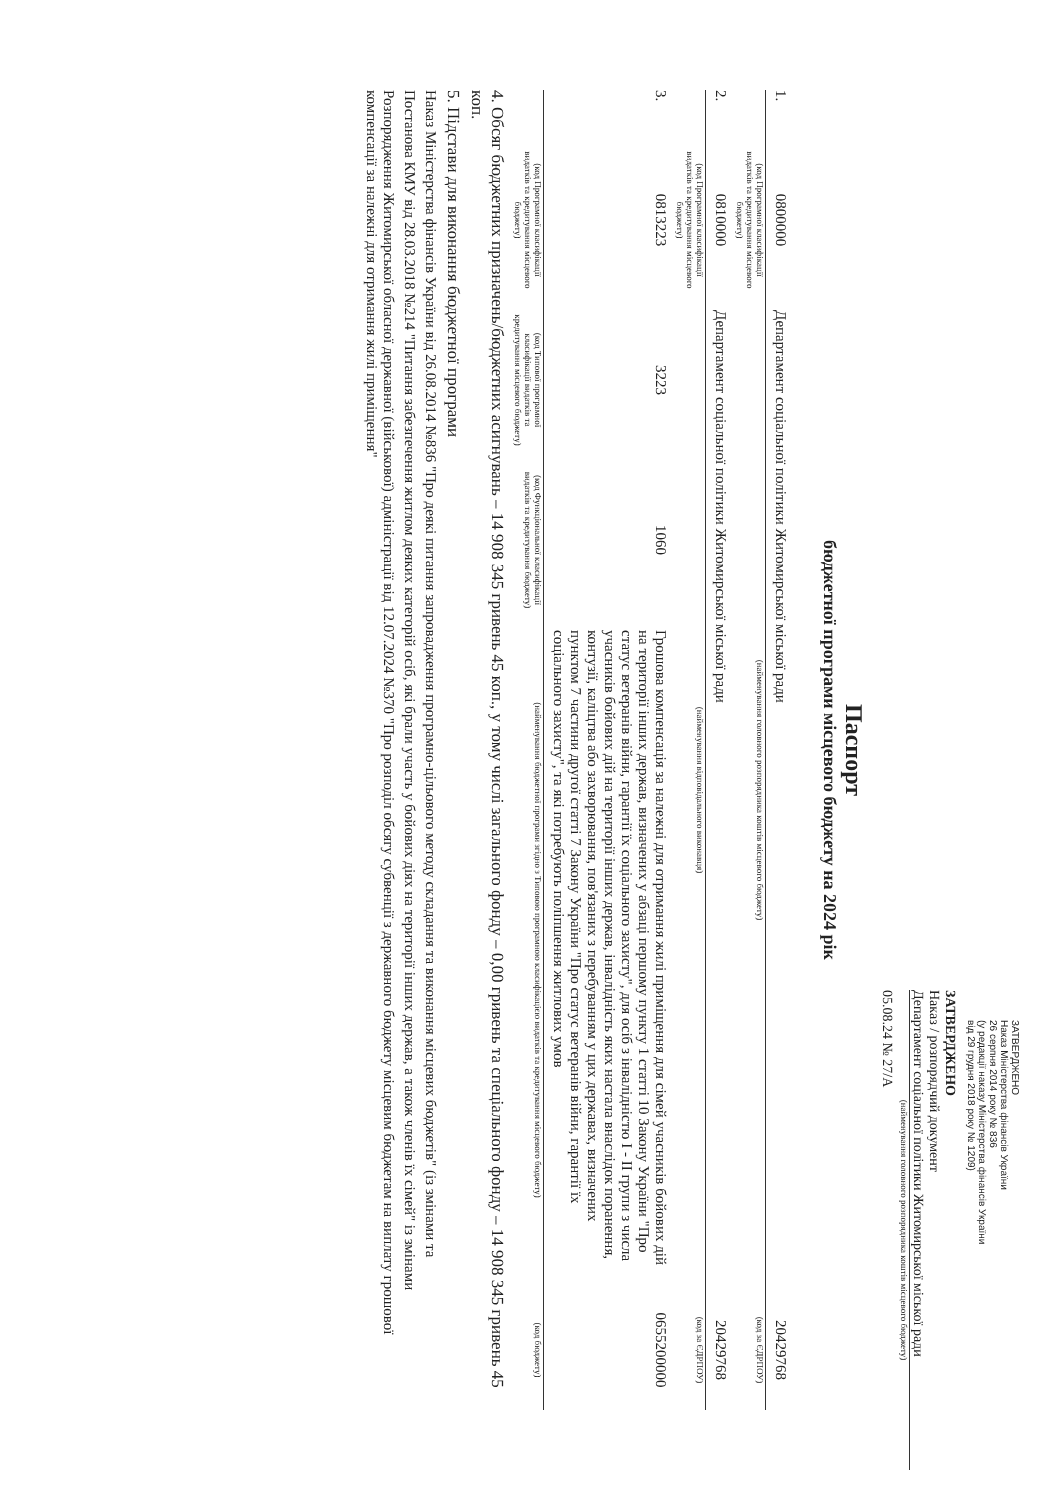ЗАТВЕРДЖЕНО
Наказ Міністерства фінансів України
26 серпня 2014 року № 836
(у редакції наказу Міністерства фінансів України
від 29 грудня 2018 року № 1209)
ЗАТВЕРДЖЕНО
Наказ / розпорядчий документ
Департамент соціальної політики Житомирської міської ради
(найменування головного розпорядника коштів місцевого бюджету)
05.08.24 № 27/А
Паспорт
бюджетної програми місцевого бюджету на 2024 рік
1.
0800000
Департамент соціальної політики Житомирської міської ради
20429768
(код Програмної класифікації видатків та кредитування місцевого бюджету)
(найменування головного розпорядника коштів місцевого бюджету)
(код за ЄДРПОУ)
2.
0810000
Департамент соціальної політики Житомирської міської ради
20429768
(код Програмної класифікації видатків та кредитування місцевого бюджету)
(найменування відповідального виконавця)
(код за ЄДРПОУ)
3.
0813223
3223
1060
Грошова компенсація за належні для отримання жилі приміщення для сімей учасників бойових дій на території інших держав, визначених у абзаці першому пункту 1 статті 10 Закону України "Про статус ветеранів війни, гарантії їх соціального захисту", для осіб з інвалідністю I - II групи з числа учасників бойових дій на території інших держав, інвалідність яких настала внаслідок поранення, контузії, каліцтва або захворювання, пов'язаних з перебуванням у цих державах, визначених пунктом 7 частини другої статті 7 Закону України "Про статус ветеранів війни, гарантії їх соціального захисту", та які потребують поліпшення житлових умов
0655200000
(код Програмної класифікації видатків та кредитування місцевого бюджету)
(код Типової програмної класифікації видатків та кредитування місцевого бюджету)
(код Функціональної класифікації видатків та кредитування бюджету)
(найменування бюджетної програми згідно з Типовою програмною класифікацією видатків та кредитування місцевого бюджету)
(код бюджету)
4. Обсяг бюджетних призначень/бюджетних асигнувань – 14 908 345 гривень 45 коп., у тому числі загального фонду – 0,00 гривень та спеціального фонду – 14 908 345 гривень 45 коп.
5. Підстави для виконання бюджетної програми
Наказ Міністерства фінансів України від 26.08.2014 №836 "Про деякі питання запровадження програмно-цільового методу складання та виконання місцевих бюджетів" (із змінами та
Постанова КМУ від 28.03.2018 №214 "Питання забезпечення житлом деяких категорій осіб, які брали участь у бойових діях на території інших держав, а також членів їх сімей" із змінами
Розпорядження Житомирської обласної державної (військової) адміністрації від 12.07.2024 №370 "Про розподіл обсягу субвенції з державного бюджету місцевим бюджетам на виплату грошової компенсації за належні для отримання жилі приміщення"